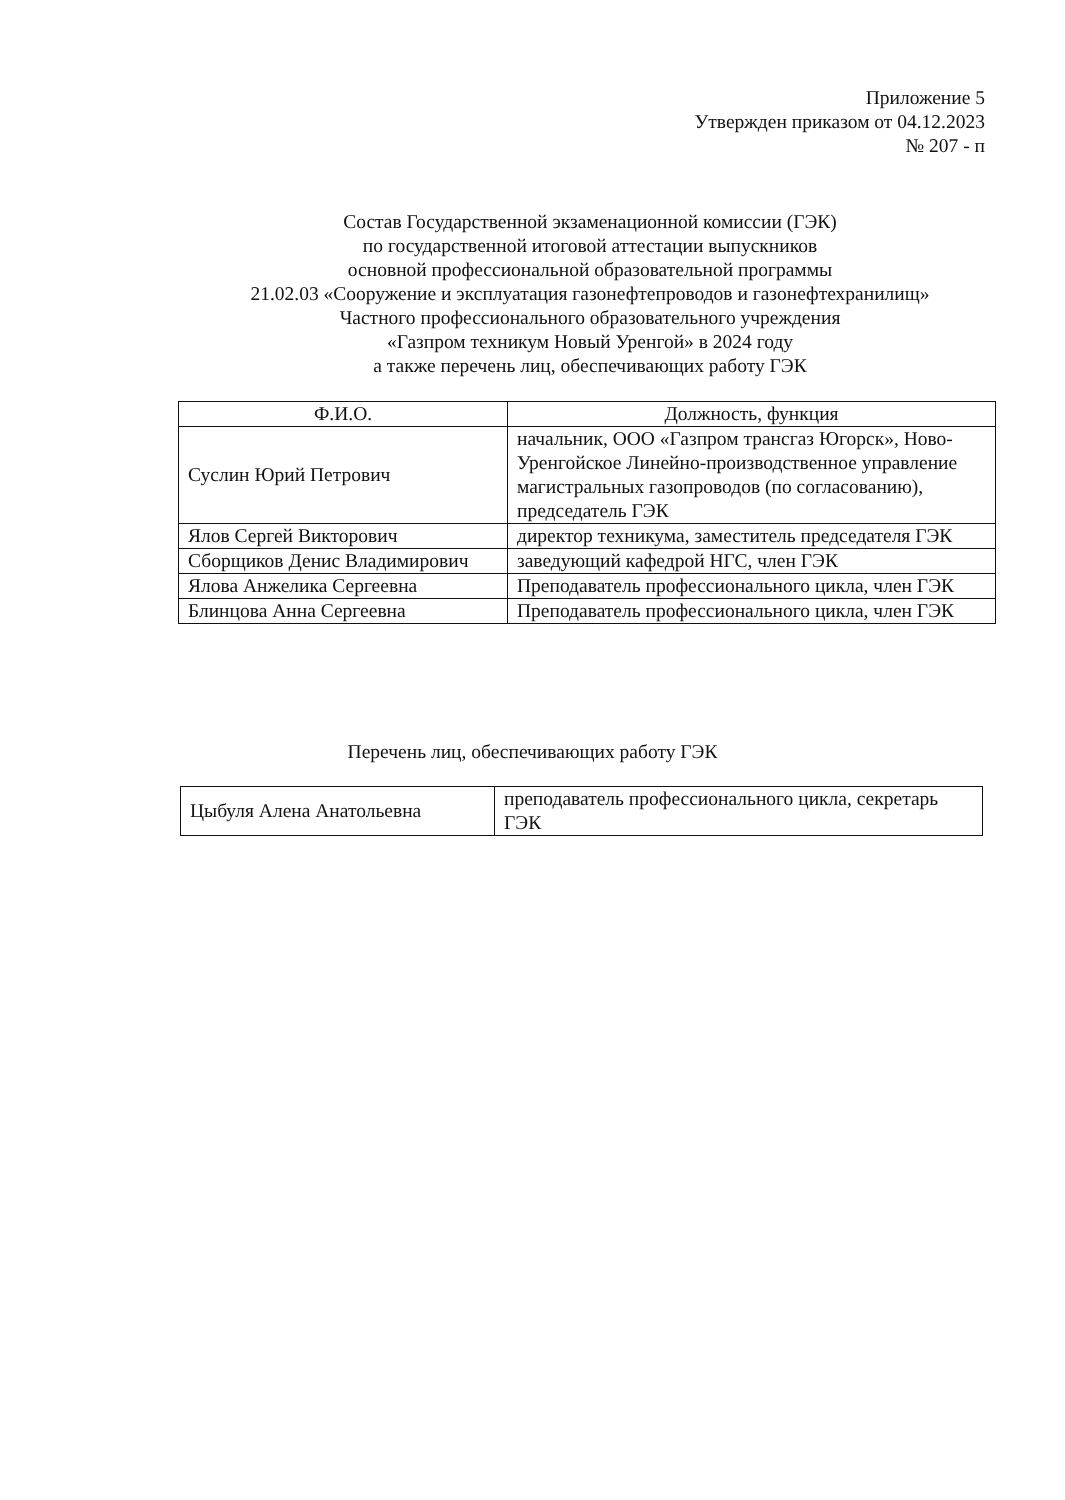Приложение 5
Утвержден приказом от 04.12.2023
№ 207 - п
Состав Государственной экзаменационной комиссии (ГЭК)
по государственной итоговой аттестации выпускников
основной профессиональной образовательной программы
21.02.03 «Сооружение и эксплуатация газонефтепроводов и газонефтехранилищ»
Частного профессионального образовательного учреждения
«Газпром техникум Новый Уренгой» в 2024 году
а также перечень лиц, обеспечивающих работу ГЭК
| Ф.И.О. | Должность, функция |
| --- | --- |
| Суслин Юрий Петрович | начальник, ООО «Газпром трансгаз Югорск», Ново-Уренгойское Линейно-производственное управление магистральных газопроводов (по согласованию), председатель ГЭК |
| Ялов Сергей Викторович | директор техникума, заместитель председателя ГЭК |
| Сборщиков Денис Владимирович | заведующий кафедрой НГС, член ГЭК |
| Ялова Анжелика Сергеевна | Преподаватель профессионального цикла, член ГЭК |
| Блинцова Анна Сергеевна | Преподаватель профессионального цикла, член ГЭК |
Перечень лиц, обеспечивающих работу ГЭК
| Цыбуля Алена Анатольевна | преподаватель профессионального цикла, секретарь ГЭК |